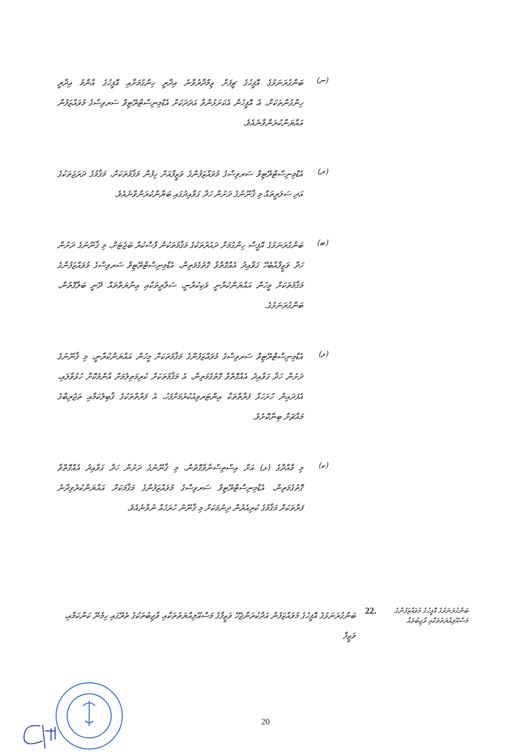(ނ)
ބަންގުރަނަޅުގެ އޮފީހުގެ ޗީފަށް ޒިމްދާރުވާނެ އިދާރީ ހިންގުމަށާއި އޮފީހުގެ އާންމު އިދާރީ ހިންގުންތަކަށް، އެ އޮފީހުން އެކަށަޅުންވާ އަދަދަކަށް އެޑްމިނިސްޓްރޭޓިވް ސަރވިސްގެ މުވައްޒަފުން އައްޔަންކުރަންވާނެއެވެ.
(ރ)
އެޑްމިނިސްޓްރޭޓިވް ސަރވިސްގެ މުވައްޒަފުންގެ ވަޒީފާއަށް ހިފުން މަޤާމުތަކަށް، މަޤާމުގެ ދަރަޖަތަކުގެ އަދި ސަލަރީތައް މި ޤާނޫނުގެ ދަށުން ހަދާ ގަވާއިދުގައި ބަޔާންކުރަންވާނެއެވެ.
(ބ)
ބަންގުރަނަޅުގެ އޮފީސް ހިންގުމަށް ދައުރުތަކުގެ މަޤާމުތަކުން ފާސްކުރާ ބަޖެޓަށް، މި ޤާނޫނުގެ ދަށުން ހަދާ ވަޒީފާއާބެހޭ ގަވާއިދު އެއްގޮތްވާ ގޮތުގެމަތިން، އެޑްމިނިސްޓްރޭޓިވް ސަރވިސްގެ މުވައްޒަފުންގެ މަޤާމުތަކަށް މީހުން އައްޔަންކުރާނީ ވަކިކުރާނީ، ސަލާރީތަކާއި ޢިނާޔަތްތައް ދޭނީ ބަލާގޮތުން، ބަންގުރަނަޅުގެ.
(ޅ)
އެޑްމިނިސްޓްރޭޓިވް ސަރވިސްގެ މުވައްޒަފުންގެ މަޤާމުތަކަށް މީހުން އައްޔަންކުރާނީ، މި ޤާނޫނުގެ ދަށުން ހަދާ ގަވާއިދު އެއްގޮތްވާ ގޮތުގެމަތިން، އެ މަޤާމުތަކަށް ކުރިމަތިލުމަށް އާންމުކޮށް ހުޅުވާލައި، އެފަދައިން ހުށަހަޅާ ފަރާތްތަކާ އިންޓަރވިއުކުރުމަށްފަހު، އެ ފަރާތްތަކުގެ ޤާބިލުކަމާއި ތަޖުރިބާގެ މައްޗަށް ބިނާކޮށެވެ.
(ކ)
މި މާއްދާގެ (ޅ) އަށް އިސްތިސްނާވާގޮތުން، މި ޤާނޫނުގެ ދަށުން ހަދާ ގަވާއިދު އެއްގޮތްވާ ގޮތުގެމަތިން، އެޑްމިނިސްޓްރޭޓިވް ސަރވިސްގެ މުވައްޒަފުންގެ މަޤާމަކަށް އައްޔަންކުރެވިދާނެ ފަރާތަކަށް މަޤާމުގެ ކުރިއެރުން ދިނުމަކަށް މި ޤާނޫނު ހުރަހެއް ނުވާނެއެވެ.
ބަންގުރަނަޅުގެ އޮފީހުގެ މުވައްޒަފުންގެ މަސްއޫލިއްޔަތުތަކާއި ވާޖިބުތައް
22.
ބަންގުރަނަޅުގެ އޮފީހުގެ މުވައްޒަފުން އަދާކުރަންޖެހޭ ވަޒީފާގެ މަސްއޫލިއްޔަތުތަކާއި ވާޖިބުތަކުގެ ތެރޭގައި ހިމެނޭ ކަންކަމާއި، ވަޒީފާ
20